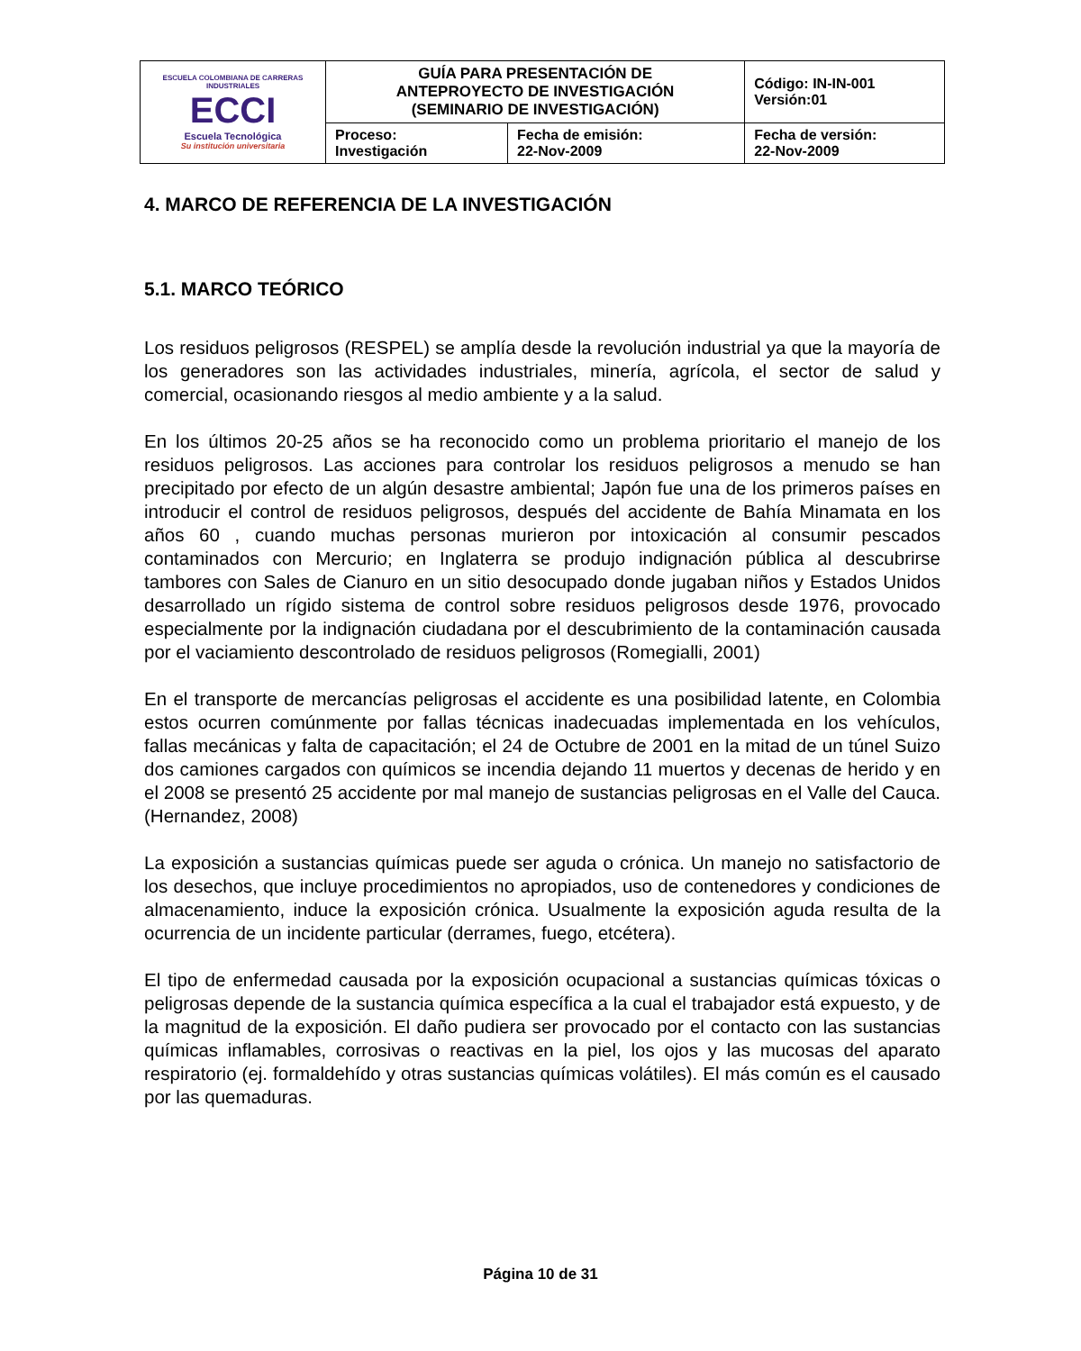| ESCUELA COLOMBIANA DE CARRERAS INDUSTRIALES ECCI Escuela Tecnológica Su institución universitaria | GUÍA PARA PRESENTACIÓN DE ANTEPROYECTO DE INVESTIGACIÓN (SEMINARIO DE INVESTIGACIÓN) | | Código: IN-IN-001 Versión:01 |
| | Proceso: Investigación | Fecha de emisión: 22-Nov-2009 | Fecha de versión: 22-Nov-2009 |
4. MARCO DE REFERENCIA DE LA INVESTIGACIÓN
5.1. MARCO TEÓRICO
Los residuos peligrosos (RESPEL) se amplía desde la revolución industrial ya que la mayoría de los generadores son las actividades industriales, minería, agrícola, el sector de salud y comercial, ocasionando riesgos al medio ambiente y a la salud.
En los últimos 20-25 años se ha reconocido como un problema prioritario el manejo de los residuos peligrosos. Las acciones para controlar los residuos peligrosos a menudo se han precipitado por efecto de un algún desastre ambiental; Japón fue una de los primeros países en introducir el control de residuos peligrosos, después del accidente de Bahía Minamata en los años 60 , cuando muchas personas murieron por intoxicación al consumir pescados contaminados con Mercurio; en Inglaterra se produjo indignación pública al descubrirse tambores con Sales de Cianuro en un sitio desocupado donde jugaban niños y Estados Unidos desarrollado un rígido sistema de control sobre residuos peligrosos desde 1976, provocado especialmente por la indignación ciudadana por el descubrimiento de la contaminación causada por el vaciamiento descontrolado de residuos peligrosos (Romegialli, 2001)
En el transporte de mercancías peligrosas el accidente es una posibilidad latente, en Colombia estos ocurren comúnmente por fallas técnicas inadecuadas implementada en los vehículos, fallas mecánicas y falta de capacitación; el 24 de Octubre de 2001 en la mitad de un túnel Suizo dos camiones cargados con químicos se incendia dejando 11 muertos y decenas de herido y en el 2008 se presentó 25 accidente por mal manejo de sustancias peligrosas en el Valle del Cauca. (Hernandez, 2008)
La exposición a sustancias químicas puede ser aguda o crónica. Un manejo no satisfactorio de los desechos, que incluye procedimientos no apropiados, uso de contenedores y condiciones de almacenamiento, induce la exposición crónica. Usualmente la exposición aguda resulta de la ocurrencia de un incidente particular (derrames, fuego, etcétera).
El tipo de enfermedad causada por la exposición ocupacional a sustancias químicas tóxicas o peligrosas depende de la sustancia química específica a la cual el trabajador está expuesto, y de la magnitud de la exposición. El daño pudiera ser provocado por el contacto con las sustancias químicas inflamables, corrosivas o reactivas en la piel, los ojos y las mucosas del aparato respiratorio (ej. formaldehído y otras sustancias químicas volátiles). El más común es el causado por las quemaduras.
Página 10 de 31